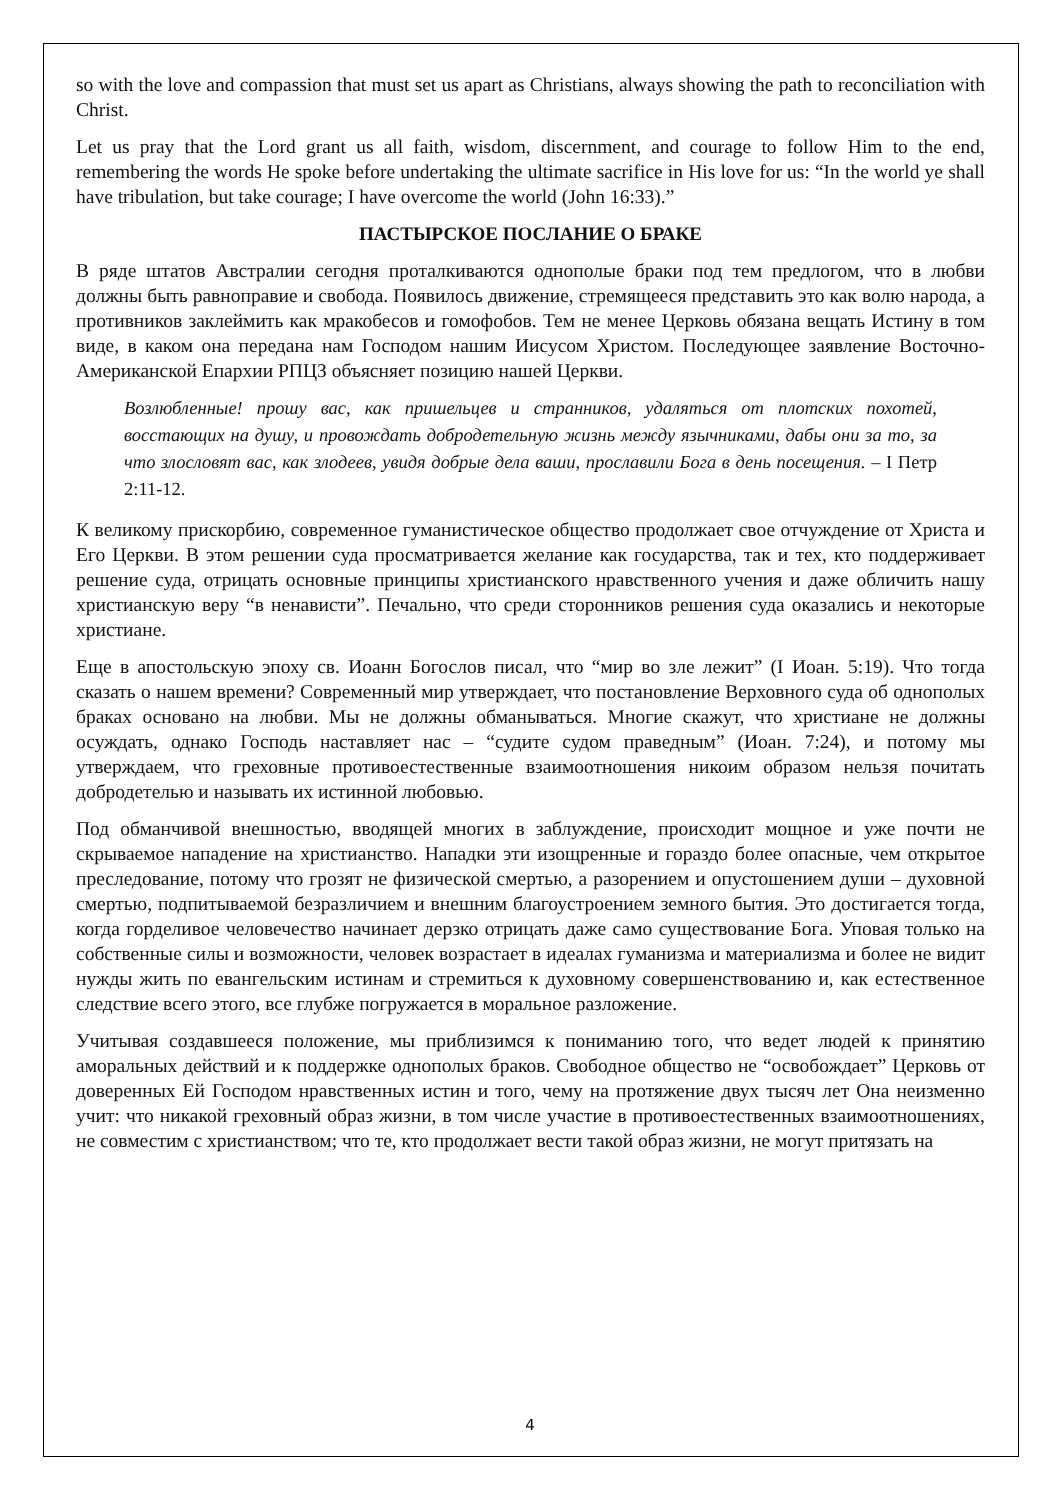so with the love and compassion that must set us apart as Christians, always showing the path to reconciliation with Christ.
Let us pray that the Lord grant us all faith, wisdom, discernment, and courage to follow Him to the end, remembering the words He spoke before undertaking the ultimate sacrifice in His love for us: “In the world ye shall have tribulation, but take courage; I have overcome the world (John 16:33).”
ПАСТЫРСКОЕ ПОСЛАНИЕ О БРАКЕ
В ряде штатов Австралии сегодня проталкиваются однополые браки под тем предлогом, что в любви должны быть равноправие и свобода. Появилось движение, стремящееся представить это как волю народа, а противников заклеймить как мракобесов и гомофобов. Тем не менее Церковь обязана вещать Истину в том виде, в каком она передана нам Господом нашим Иисусом Христом. Последующее заявление Восточно-Американской Епархии РПЦЗ объясняет позицию нашей Церкви.
Возлюбленные! прошу вас, как пришельцев и странников, удаляться от плотских похотей, восстающих на душу, и провождать добродетельную жизнь между язычниками, дабы они за то, за что злословят вас, как злодеев, увидя добрые дела ваши, прославили Бога в день посещения. – I Петр 2:11-12.
К великому прискорбию, современное гуманистическое общество продолжает свое отчуждение от Христа и Его Церкви. В этом решении суда просматривается желание как государства, так и тех, кто поддерживает решение суда, отрицать основные принципы христианского нравственного учения и даже обличить нашу христианскую веру “в ненависти”. Печально, что среди сторонников решения суда оказались и некоторые христиане.
Еще в апостольскую эпоху св. Иоанн Богослов писал, что “мир во зле лежит” (I Иоан. 5:19). Что тогда сказать о нашем времени? Современный мир утверждает, что постановление Верховного суда об однополых браках основано на любви. Мы не должны обманываться. Многие скажут, что христиане не должны осуждать, однако Господь наставляет нас – “судите судом праведным” (Иоан. 7:24), и потому мы утверждаем, что греховные противоестественные взаимоотношения никоим образом нельзя почитать добродетелью и называть их истинной любовью.
Под обманчивой внешностью, вводящей многих в заблуждение, происходит мощное и уже почти не скрываемое нападение на христианство. Нападки эти изощренные и гораздо более опасные, чем открытое преследование, потому что грозят не физической смертью, а разорением и опустошением души – духовной смертью, подпитываемой безразличием и внешним благоустроением земного бытия. Это достигается тогда, когда горделивое человечество начинает дерзко отрицать даже само существование Бога. Уповая только на собственные силы и возможности, человек возрастает в идеалах гуманизма и материализма и более не видит нужды жить по евангельским истинам и стремиться к духовному совершенствованию и, как естественное следствие всего этого, все глубже погружается в моральное разложение.
Учитывая создавшееся положение, мы приблизимся к пониманию того, что ведет людей к принятию аморальных действий и к поддержке однополых браков. Свободное общество не “освобождает” Церковь от доверенных Ей Господом нравственных истин и того, чему на протяжение двух тысяч лет Она неизменно учит: что никакой греховный образ жизни, в том числе участие в противоестественных взаимоотношениях, не совместим с христианством; что те, кто продолжает вести такой образ жизни, не могут притязать на
4